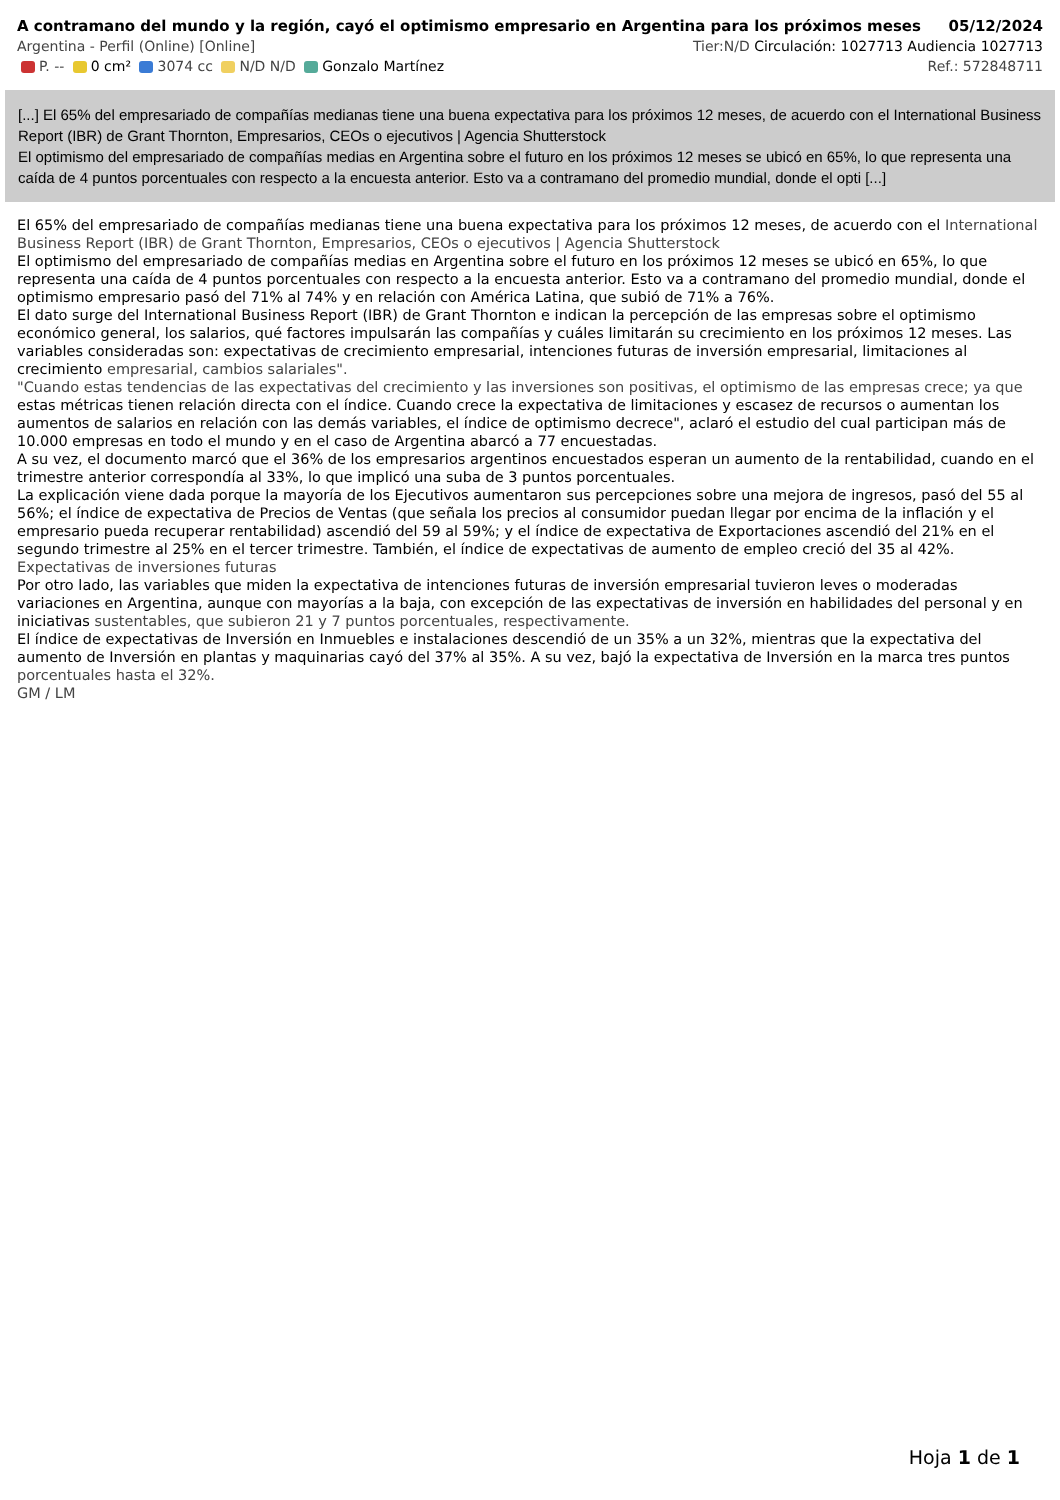A contramano del mundo y la región, cayó el optimismo empresario en Argentina para los próximos meses 05/12/2024
Argentina - Perfil (Online) [Online] Tier:N/D Circulación: 1027713 Audiencia 1027713
P. -- 0 cm² 3074 cc N/D N/D Gonzalo Martínez Ref.: 572848711
[...] El 65% del empresariado de compañías medianas tiene una buena expectativa para los próximos 12 meses, de acuerdo con el International Business Report (IBR) de Grant Thornton, Empresarios, CEOs o ejecutivos | Agencia Shutterstock
El optimismo del empresariado de compañías medias en Argentina sobre el futuro en los próximos 12 meses se ubicó en 65%, lo que representa una caída de 4 puntos porcentuales con respecto a la encuesta anterior. Esto va a contramano del promedio mundial, donde el opti [...]
El 65% del empresariado de compañías medianas tiene una buena expectativa para los próximos 12 meses, de acuerdo con el International Business Report (IBR) de Grant Thornton, Empresarios, CEOs o ejecutivos | Agencia Shutterstock
El optimismo del empresariado de compañías medias en Argentina sobre el futuro en los próximos 12 meses se ubicó en 65%, lo que representa una caída de 4 puntos porcentuales con respecto a la encuesta anterior. Esto va a contramano del promedio mundial, donde el optimismo empresario pasó del 71% al 74% y en relación con América Latina, que subió de 71% a 76%.
El dato surge del International Business Report (IBR) de Grant Thornton e indican la percepción de las empresas sobre el optimismo económico general, los salarios, qué factores impulsarán las compañías y cuáles limitarán su crecimiento en los próximos 12 meses. Las variables consideradas son: expectativas de crecimiento empresarial, intenciones futuras de inversión empresarial, limitaciones al crecimiento empresarial, cambios salariales".
"Cuando estas tendencias de las expectativas del crecimiento y las inversiones son positivas, el optimismo de las empresas crece; ya que estas métricas tienen relación directa con el índice. Cuando crece la expectativa de limitaciones y escasez de recursos o aumentan los aumentos de salarios en relación con las demás variables, el índice de optimismo decrece", aclaró el estudio del cual participan más de 10.000 empresas en todo el mundo y en el caso de Argentina abarcó a 77 encuestadas.
A su vez, el documento marcó que el 36% de los empresarios argentinos encuestados esperan un aumento de la rentabilidad, cuando en el trimestre anterior correspondía al 33%, lo que implicó una suba de 3 puntos porcentuales.
La explicación viene dada porque la mayoría de los Ejecutivos aumentaron sus percepciones sobre una mejora de ingresos, pasó del 55 al 56%; el índice de expectativa de Precios de Ventas (que señala los precios al consumidor puedan llegar por encima de la inflación y el empresario pueda recuperar rentabilidad) ascendió del 59 al 59%; y el índice de expectativa de Exportaciones ascendió del 21% en el segundo trimestre al 25% en el tercer trimestre. También, el índice de expectativas de aumento de empleo creció del 35 al 42%.
Expectativas de inversiones futuras
Por otro lado, las variables que miden la expectativa de intenciones futuras de inversión empresarial tuvieron leves o moderadas variaciones en Argentina, aunque con mayorías a la baja, con excepción de las expectativas de inversión en habilidades del personal y en iniciativas sustentables, que subieron 21 y 7 puntos porcentuales, respectivamente.
El índice de expectativas de Inversión en Inmuebles e instalaciones descendió de un 35% a un 32%, mientras que la expectativa del aumento de Inversión en plantas y maquinarias cayó del 37% al 35%. A su vez, bajó la expectativa de Inversión en la marca tres puntos porcentuales hasta el 32%.
GM / LM
Hoja 1 de 1